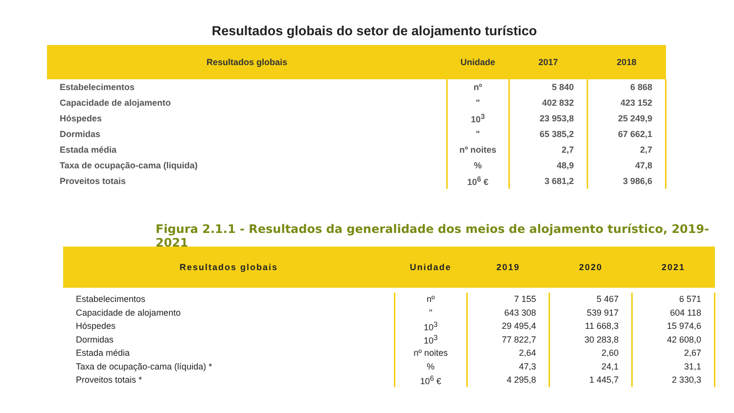Resultados globais do setor de alojamento turístico
| Resultados globais | Unidade | 2017 | 2018 |
| --- | --- | --- | --- |
| Estabelecimentos | nº | 5 840 | 6 868 |
| Capacidade de alojamento | " | 402 832 | 423 152 |
| Hóspedes | 10<sup>3</sup> | 23 953,8 | 25 249,9 |
| Dormidas | " | 65 385,2 | 67 662,1 |
| Estada média | nº noites | 2,7 | 2,7 |
| Taxa de ocupação-cama (liquida) | % | 48,9 | 47,8 |
| Proveitos totais | 10<sup>6</sup> € | 3 681,2 | 3 986,6 |
Figura 2.1.1 - Resultados da generalidade dos meios de alojamento turístico, 2019-2021
| Resultados globais | Unidade | 2019 | 2020 | 2021 |
| --- | --- | --- | --- | --- |
| Estabelecimentos | nº | 7 155 | 5 467 | 6 571 |
| Capacidade de alojamento | " | 643 308 | 539 917 | 604 118 |
| Hóspedes | 10<sup>3</sup> | 29 495,4 | 11 668,3 | 15 974,6 |
| Dormidas | 10<sup>3</sup> | 77 822,7 | 30 283,8 | 42 608,0 |
| Estada média | nº noites | 2,64 | 2,60 | 2,67 |
| Taxa de ocupação-cama (líquida) * | % | 47,3 | 24,1 | 31,1 |
| Proveitos totais * | 10<sup>6</sup> € | 4 295,8 | 1 445,7 | 2 330,3 |